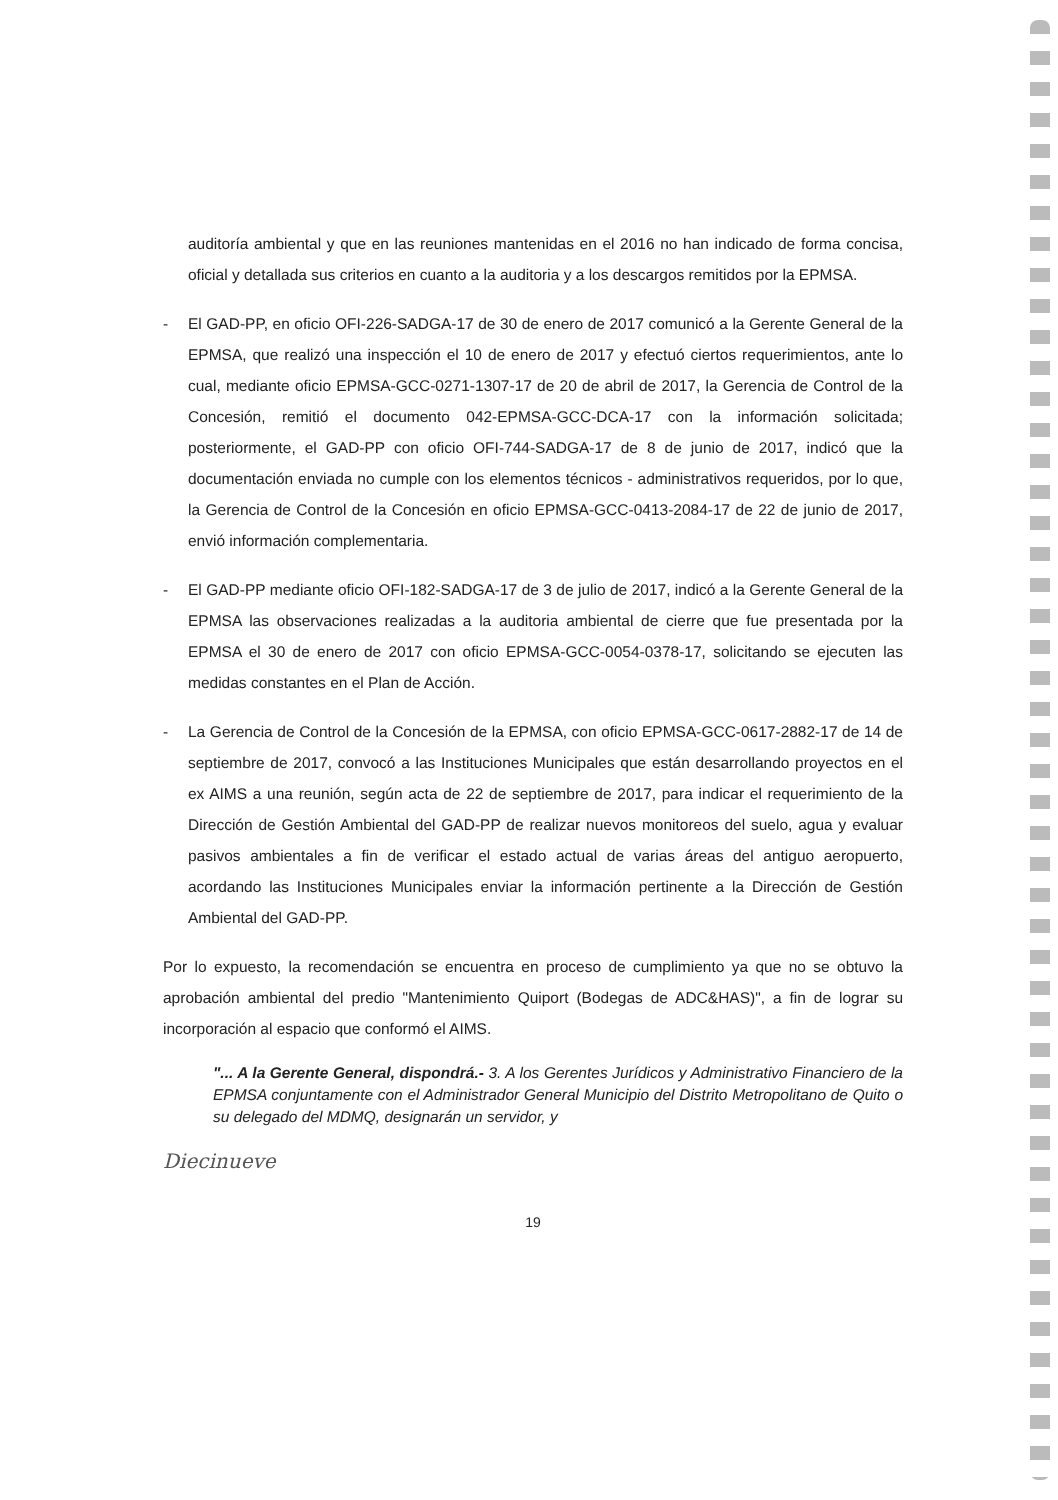auditoría ambiental y que en las reuniones mantenidas en el 2016 no han indicado de forma concisa, oficial y detallada sus criterios en cuanto a la auditoria y a los descargos remitidos por la EPMSA.
- El GAD-PP, en oficio OFI-226-SADGA-17 de 30 de enero de 2017 comunicó a la Gerente General de la EPMSA, que realizó una inspección el 10 de enero de 2017 y efectuó ciertos requerimientos, ante lo cual, mediante oficio EPMSA-GCC-0271-1307-17 de 20 de abril de 2017, la Gerencia de Control de la Concesión, remitió el documento 042-EPMSA-GCC-DCA-17 con la información solicitada; posteriormente, el GAD-PP con oficio OFI-744-SADGA-17 de 8 de junio de 2017, indicó que la documentación enviada no cumple con los elementos técnicos - administrativos requeridos, por lo que, la Gerencia de Control de la Concesión en oficio EPMSA-GCC-0413-2084-17 de 22 de junio de 2017, envió información complementaria.
- El GAD-PP mediante oficio OFI-182-SADGA-17 de 3 de julio de 2017, indicó a la Gerente General de la EPMSA las observaciones realizadas a la auditoria ambiental de cierre que fue presentada por la EPMSA el 30 de enero de 2017 con oficio EPMSA-GCC-0054-0378-17, solicitando se ejecuten las medidas constantes en el Plan de Acción.
- La Gerencia de Control de la Concesión de la EPMSA, con oficio EPMSA-GCC-0617-2882-17 de 14 de septiembre de 2017, convocó a las Instituciones Municipales que están desarrollando proyectos en el ex AIMS a una reunión, según acta de 22 de septiembre de 2017, para indicar el requerimiento de la Dirección de Gestión Ambiental del GAD-PP de realizar nuevos monitoreos del suelo, agua y evaluar pasivos ambientales a fin de verificar el estado actual de varias áreas del antiguo aeropuerto, acordando las Instituciones Municipales enviar la información pertinente a la Dirección de Gestión Ambiental del GAD-PP.
Por lo expuesto, la recomendación se encuentra en proceso de cumplimiento ya que no se obtuvo la aprobación ambiental del predio "Mantenimiento Quiport (Bodegas de ADC&HAS)", a fin de lograr su incorporación al espacio que conformó el AIMS.
"... A la Gerente General, dispondrá.- 3. A los Gerentes Jurídicos y Administrativo Financiero de la EPMSA conjuntamente con el Administrador General Municipio del Distrito Metropolitano de Quito o su delegado del MDMQ, designarán un servidor, y
Diecinueve
19